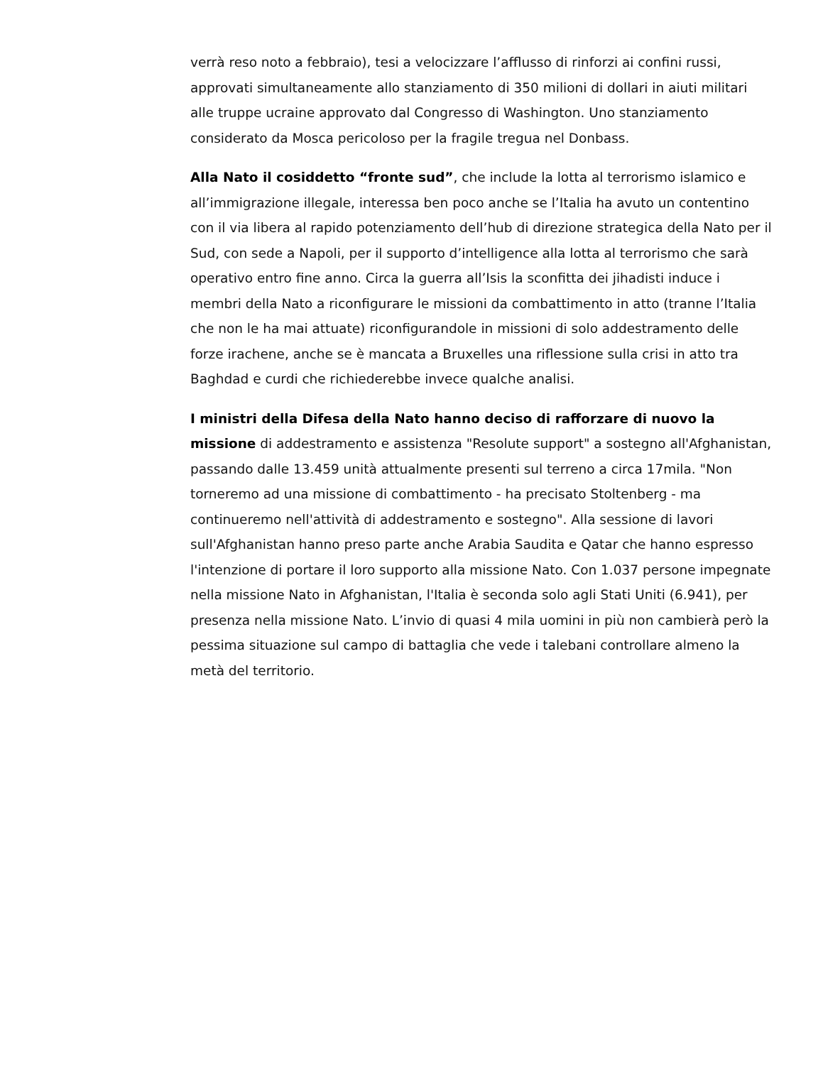verrà reso noto a febbraio), tesi a velocizzare l’afflusso di rinforzi ai confini russi, approvati simultaneamente allo stanziamento di 350 milioni di dollari in aiuti militari alle truppe ucraine approvato dal Congresso di Washington. Uno stanziamento considerato da Mosca pericoloso per la fragile tregua nel Donbass.
Alla Nato il cosiddetto “fronte sud”, che include la lotta al terrorismo islamico e all’immigrazione illegale, interessa ben poco anche se l’Italia ha avuto un contentino con il via libera al rapido potenziamento dell’hub di direzione strategica della Nato per il Sud, con sede a Napoli, per il supporto d’intelligence alla lotta al terrorismo che sarà operativo entro fine anno. Circa la guerra all’Isis la sconfitta dei jihadisti induce i membri della Nato a riconfigurare le missioni da combattimento in atto (tranne l’Italia che non le ha mai attuate) riconfigurandole in missioni di solo addestramento delle forze irachene, anche se è mancata a Bruxelles una riflessione sulla crisi in atto tra Baghdad e curdi che richiederebbe invece qualche analisi.
I ministri della Difesa della Nato hanno deciso di rafforzare di nuovo la missione di addestramento e assistenza "Resolute support" a sostegno all'Afghanistan, passando dalle 13.459 unità attualmente presenti sul terreno a circa 17mila. "Non torneremo ad una missione di combattimento - ha precisato Stoltenberg - ma continueremo nell'attività di addestramento e sostegno". Alla sessione di lavori sull'Afghanistan hanno preso parte anche Arabia Saudita e Qatar che hanno espresso l'intenzione di portare il loro supporto alla missione Nato. Con 1.037 persone impegnate nella missione Nato in Afghanistan, l'Italia è seconda solo agli Stati Uniti (6.941), per presenza nella missione Nato. L’invio di quasi 4 mila uomini in più non cambierà però la pessima situazione sul campo di battaglia che vede i talebani controllare almeno la metà del territorio.